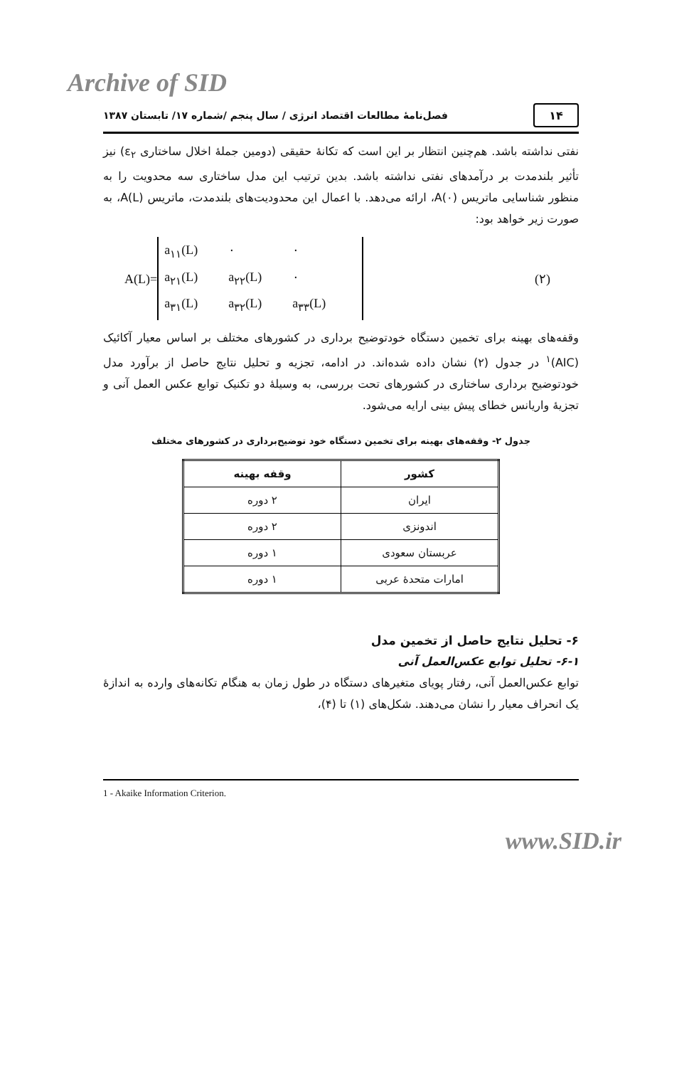Archive of SID
۱۴
فصل‌نامۀ مطالعات اقتصاد انرژی / سال پنجم /شماره ۱۷/ تابستان ۱۳۸۷
نفتی نداشته باشد. هم‌چنین انتظار بر این است که تکانۀ حقیقی (دومین جملۀ اخلال ساختاری ε<sub>۲</sub>) نیز تأثیر بلندمدت بر درآمدهای نفتی نداشته باشد. بدین ترتیب این مدل ساختاری سه محدویت را به منظور شناسایی ماتریس A(۰)، ارائه می‌دهد. با اعمال این محدودیت‌های بلندمدت، ماتریس A(L)، به صورت زیر خواهد بود:
A(L)=
a<sub>۱۱</sub>(L) ۰ ۰ a<sub>۲۱</sub>(L) a<sub>۲۲</sub>(L) ۰ a<sub>۳۱</sub>(L) a<sub>۳۲</sub>(L) a<sub>۳۳</sub>(L)
(۲)
وقفه‌های بهینه برای تخمین دستگاه خودتوضیح برداری در کشورهای مختلف بر اساس معیار آکائیک (AIC)<sup>۱</sup> در جدول (۲) نشان داده شده‌اند. در ادامه، تجزیه و تحلیل نتایج حاصل از برآورد مدل خودتوضیح برداری ساختاری در کشورهای تحت بررسی، به وسیلۀ دو تکنیک توابع عکس العمل آنی و تجزیۀ واریانس خطای پیش بینی ارایه می‌شود.
جدول ۲- وقفه‌های بهینه برای تخمین دستگاه خود توضیح‌برداری در کشورهای مختلف
| کشور | وقفه بهینه |
| --- | --- |
| ایران | ۲ دوره |
| اندونزی | ۲ دوره |
| عربستان سعودی | ۱ دوره |
| امارات متحدۀ عربی | ۱ دوره |
۶- تحلیل نتایج حاصل از تخمین مدل
۶-۱- تحلیل توابع عکس‌العمل آنی
توابع عکس‌العمل آنی، رفتار پویای متغیرهای دستگاه در طول زمان به هنگام تکانه‌های وارده به اندازۀ یک انحراف معیار را نشان می‌دهند. شکل‌های (۱) تا (۴)،
1 - Akaike Information Criterion.
www.SID.ir